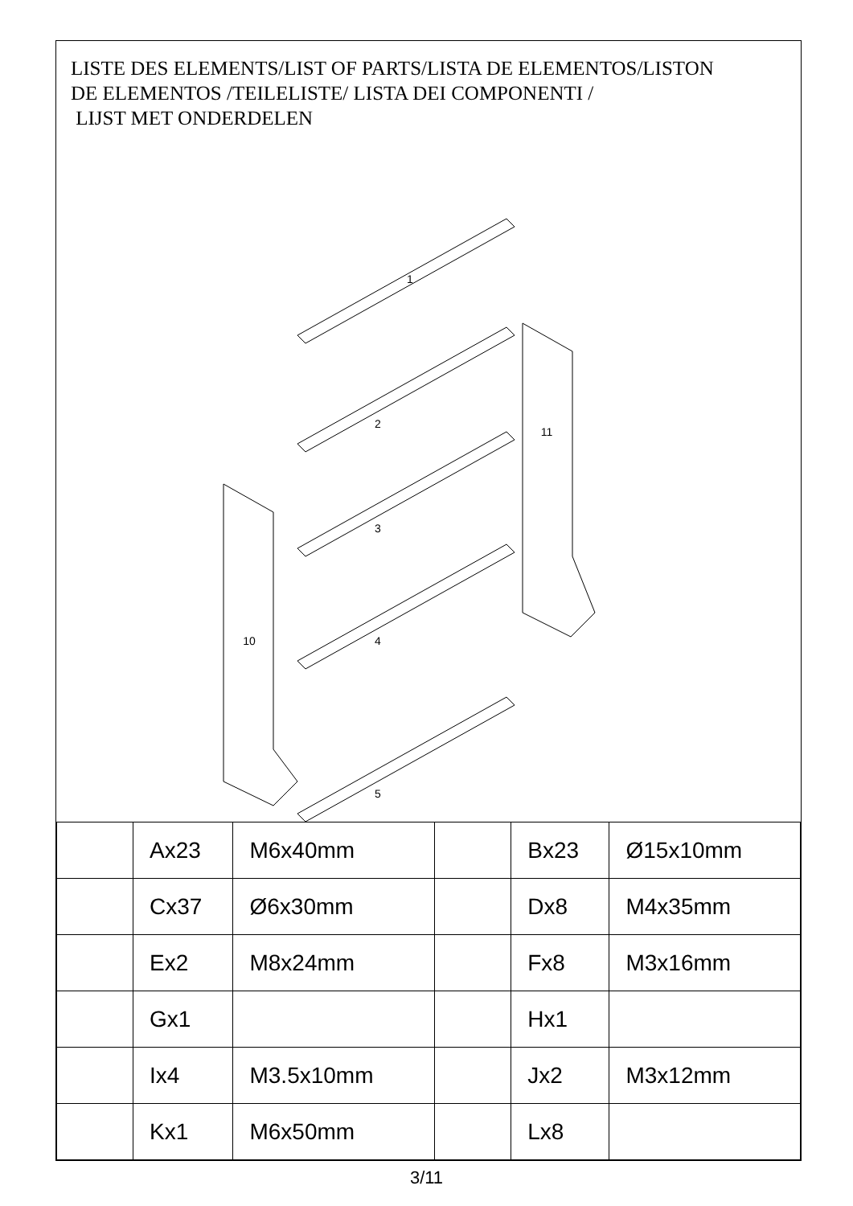LISTE DES ELEMENTS/LIST OF PARTS/LISTA DE ELEMENTOS/LISTON
DE ELEMENTOS /TEILELISTE/ LISTA DEI COMPONENTI /
LIJST MET ONDERDELEN
1
2
3
4
5
10
11
| | Ax23 | M6x40mm | | Bx23 | Ø15x10mm |
| | Cx37 | Ø6x30mm | | Dx8 | M4x35mm |
| | Ex2 | M8x24mm | | Fx8 | M3x16mm |
| | Gx1 | | | Hx1 | |
| | Ix4 | M3.5x10mm | | Jx2 | M3x12mm |
| | Kx1 | M6x50mm | | Lx8 | |
3/11